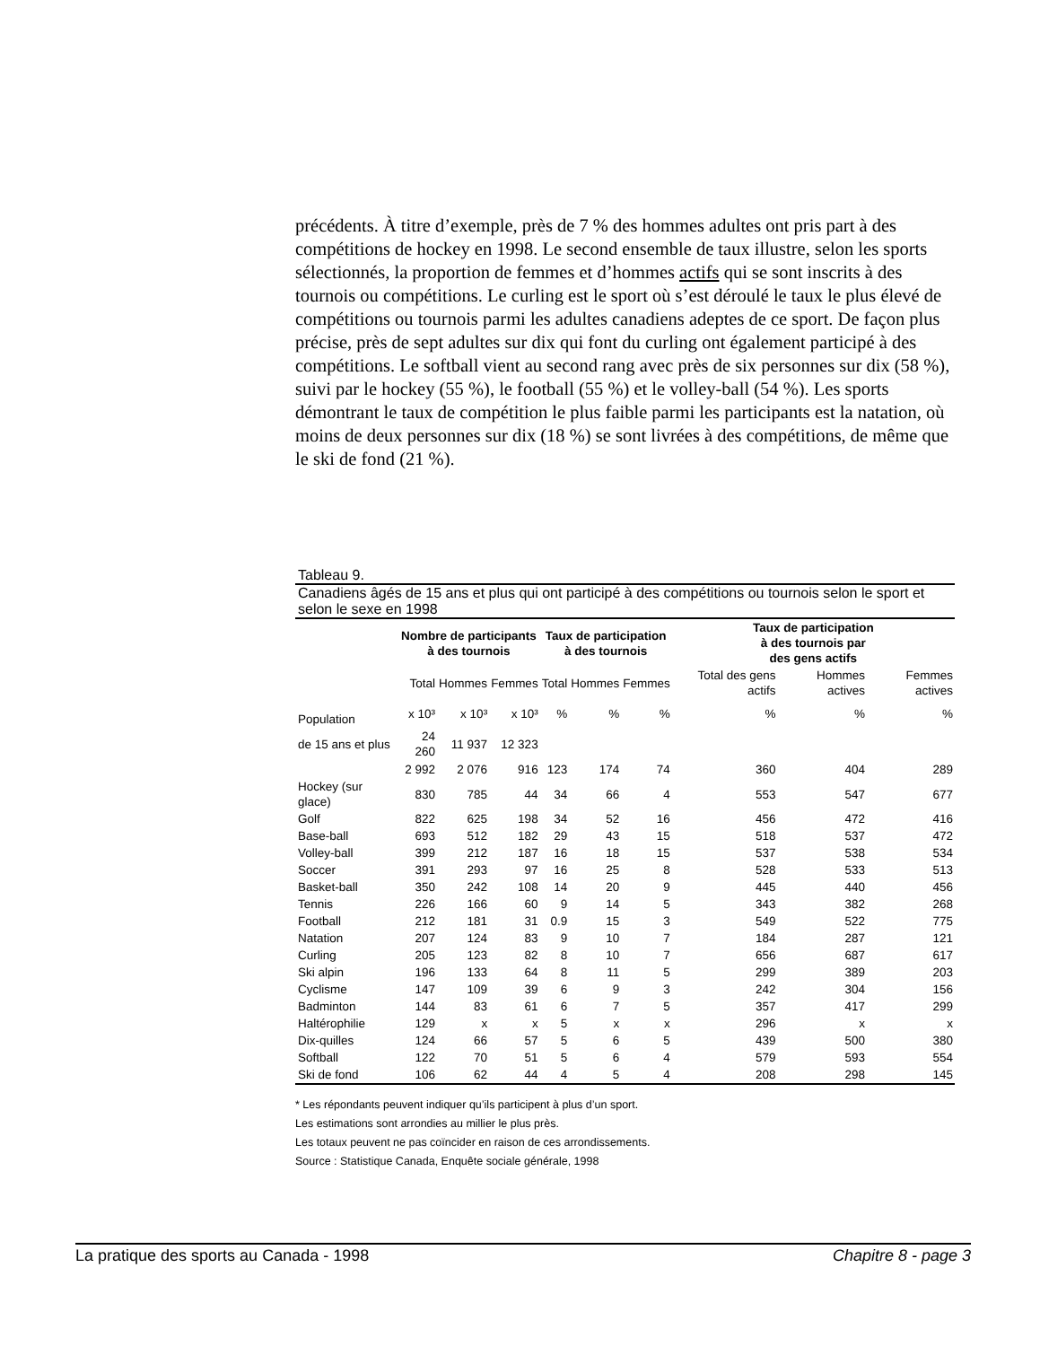précédents. À titre d’exemple, près de 7 % des hommes adultes ont pris part à des compétitions de hockey en 1998. Le second ensemble de taux illustre, selon les sports sélectionnés, la proportion de femmes et d’hommes actifs qui se sont inscrits à des tournois ou compétitions. Le curling est le sport où s’est déroulé le taux le plus élevé de compétitions ou tournois parmi les adultes canadiens adeptes de ce sport. De façon plus précise, près de sept adultes sur dix qui font du curling ont également participé à des compétitions. Le softball vient au second rang avec près de six personnes sur dix (58 %), suivi par le hockey (55 %), le football (55 %) et le volley-ball (54 %). Les sports démontrant le taux de compétition le plus faible parmi les participants est la natation, où moins de deux personnes sur dix (18 %) se sont livrées à des compétitions, de même que le ski de fond (21 %).
Tableau 9.
Canadiens âgés de 15 ans et plus qui ont participé à des compétitions ou tournois selon le sport et selon le sexe en 1998
| | Nombre de participants à des tournois | | | Taux de participation à des tournois | | | Taux de participation à des tournois par des gens actifs | | |
| | Total | Hommes | Femmes | Total | Hommes | Femmes | Total des gens actifs | Hommes actives | Femmes actives |
| Population | x 10³ | x 10³ | x 10³ | % | % | % | % | % | % |
| de 15 ans et plus | 24 260 | 11 937 | 12 323 | | | | | | |
| | 2 992 | 2 076 | 916 | 123 | 174 | 74 | 360 | 404 | 289 |
| Hockey (sur glace) | 830 | 785 | 44 | 34 | 66 | 4 | 553 | 547 | 677 |
| Golf | 822 | 625 | 198 | 34 | 52 | 16 | 456 | 472 | 416 |
| Base-ball | 693 | 512 | 182 | 29 | 43 | 15 | 518 | 537 | 472 |
| Volley-ball | 399 | 212 | 187 | 16 | 18 | 15 | 537 | 538 | 534 |
| Soccer | 391 | 293 | 97 | 16 | 25 | 8 | 528 | 533 | 513 |
| Basket-ball | 350 | 242 | 108 | 14 | 20 | 9 | 445 | 440 | 456 |
| Tennis | 226 | 166 | 60 | 9 | 14 | 5 | 343 | 382 | 268 |
| Football | 212 | 181 | 31 | 0.9 | 15 | 3 | 549 | 522 | 775 |
| Natation | 207 | 124 | 83 | 9 | 10 | 7 | 184 | 287 | 121 |
| Curling | 205 | 123 | 82 | 8 | 10 | 7 | 656 | 687 | 617 |
| Ski alpin | 196 | 133 | 64 | 8 | 11 | 5 | 299 | 389 | 203 |
| Cyclisme | 147 | 109 | 39 | 6 | 9 | 3 | 242 | 304 | 156 |
| Badminton | 144 | 83 | 61 | 6 | 7 | 5 | 357 | 417 | 299 |
| Haltérophilie | 129 | x | x | 5 | x | x | 296 | x | x |
| Dix-quilles | 124 | 66 | 57 | 5 | 6 | 5 | 439 | 500 | 380 |
| Softball | 122 | 70 | 51 | 5 | 6 | 4 | 579 | 593 | 554 |
| Ski de fond | 106 | 62 | 44 | 4 | 5 | 4 | 208 | 298 | 145 |
* Les répondants peuvent indiquer qu’ils participent à plus d’un sport.
Les estimations sont arrondies au millier le plus près.
Les totaux peuvent ne pas coïncider en raison de ces arrondissements.
Source : Statistique Canada, Enquête sociale générale, 1998
La pratique des sports au Canada - 1998 Chapitre 8 - page 3